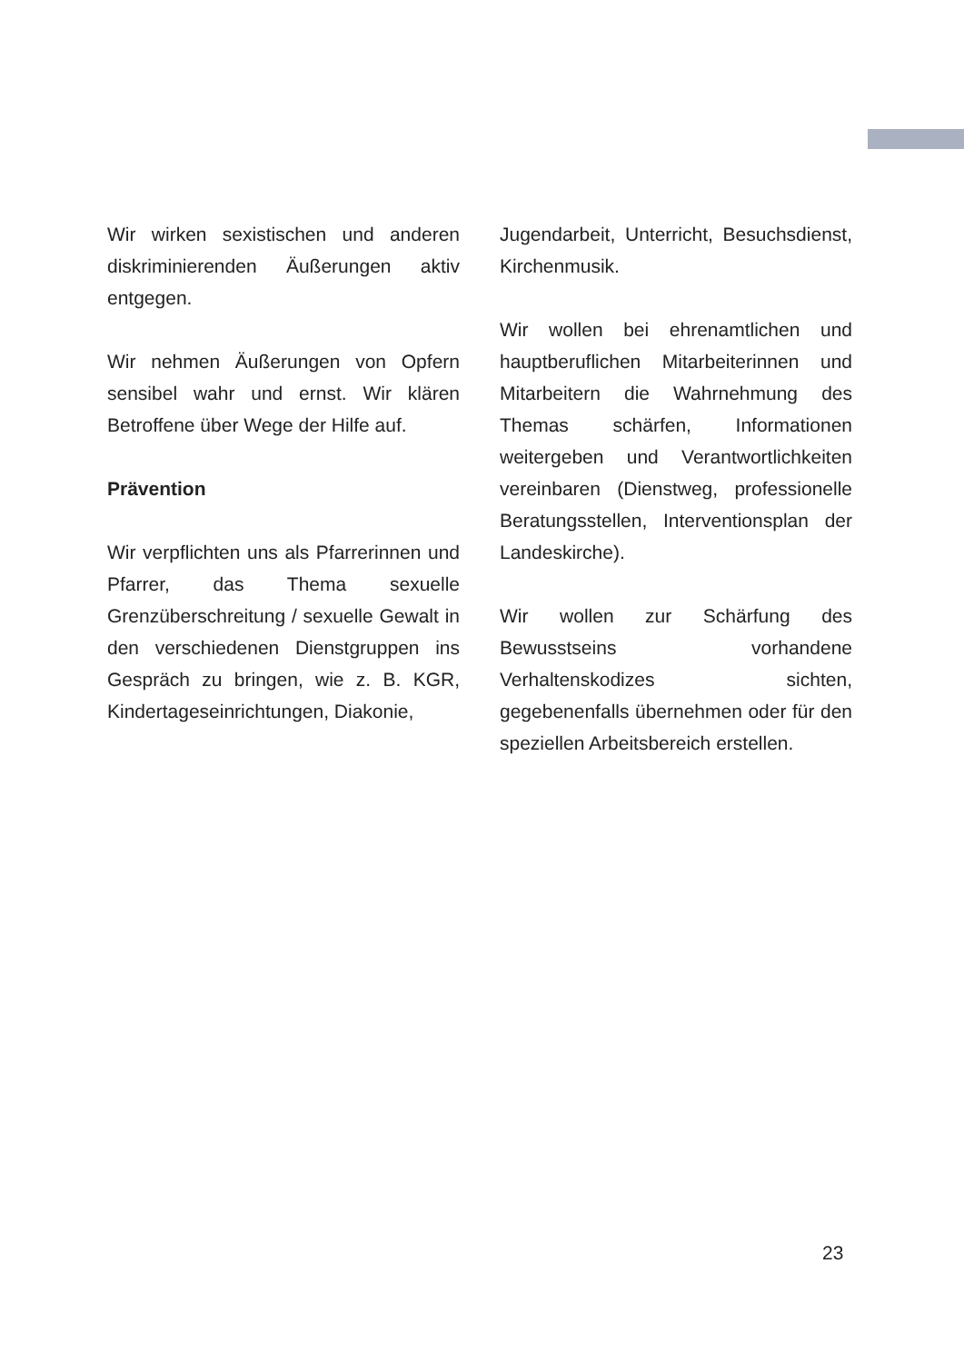Wir wirken sexistischen und anderen diskriminierenden Äußerungen aktiv entgegen.
Wir nehmen Äußerungen von Opfern sensibel wahr und ernst. Wir klären Betroffene über Wege der Hilfe auf.
Prävention
Wir verpflichten uns als Pfarrerinnen und Pfarrer, das Thema sexuelle Grenzüberschreitung / sexuelle Gewalt in den verschiedenen Dienstgruppen ins Gespräch zu bringen, wie z. B. KGR, Kindertageseinrichtungen, Diakonie,
Jugendarbeit, Unterricht, Besuchsdienst, Kirchenmusik.
Wir wollen bei ehrenamtlichen und hauptberuflichen Mitarbeiterinnen und Mitarbeitern die Wahrnehmung des Themas schärfen, Informationen weitergeben und Verantwortlichkeiten vereinbaren (Dienstweg, professionelle Beratungsstellen, Interventionsplan der Landeskirche).
Wir wollen zur Schärfung des Bewusstseins vorhandene Verhaltenskodizes sichten, gegebenenfalls übernehmen oder für den speziellen Arbeitsbereich erstellen.
23